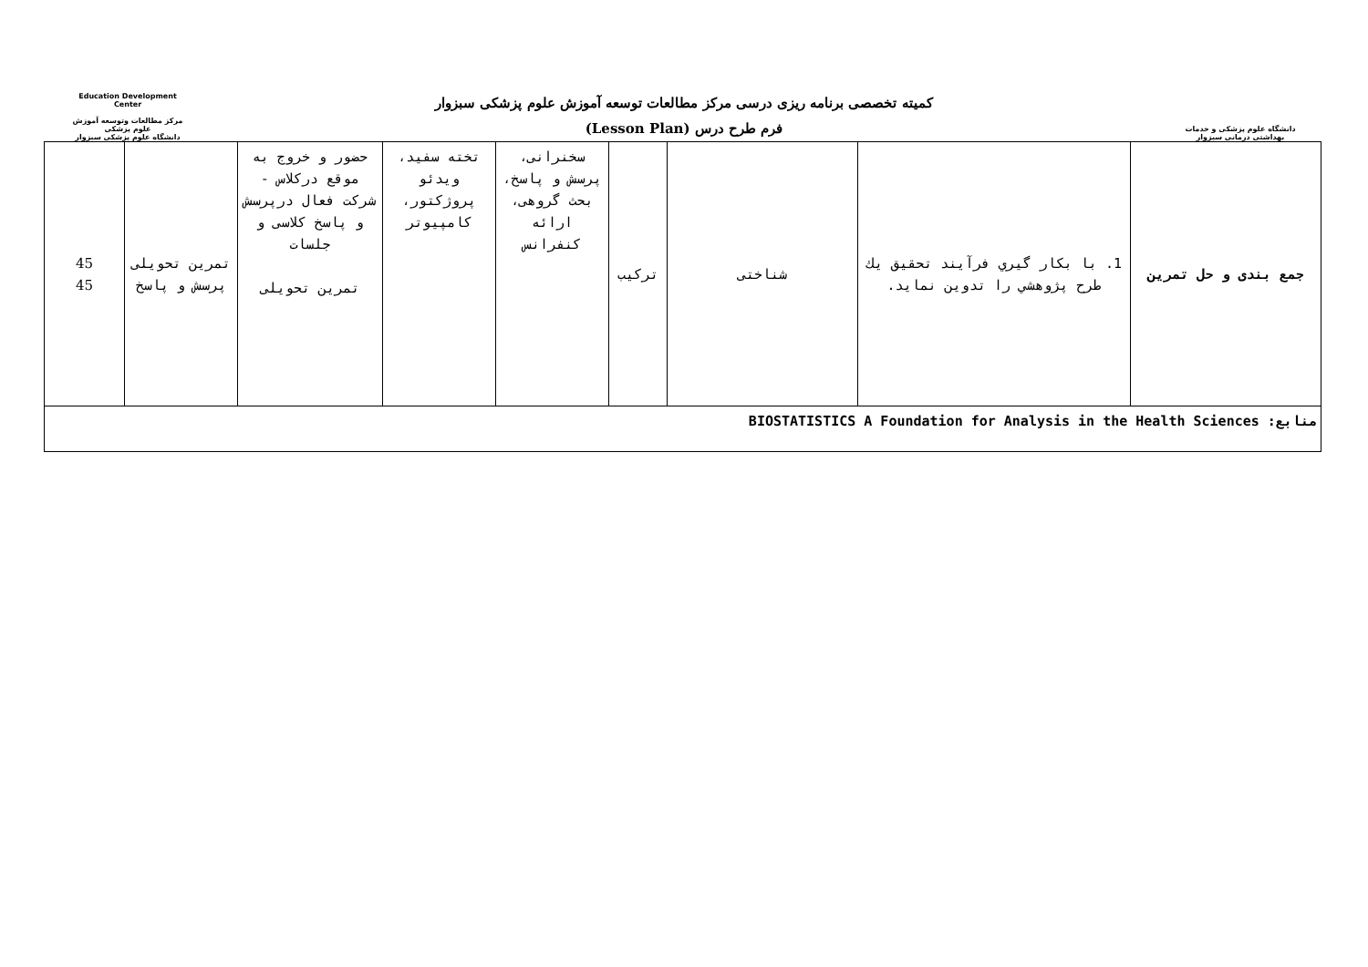Education Development Center
مرکز مطالعات وتوسعه آموزش علوم پزشکی
دانشگاه علوم پزشکی سبزوار
کمیته تخصصی برنامه ریزی درسی مرکز مطالعات توسعه آموزش علوم پزشکی سبزوار
فرم طرح درس (Lesson Plan)
دانشگاه علوم پزشکی و خدمات بهداشتی درمانی سبزوار
| جمع بندی و حل تمرین | 1. با بکار گیري فرآیند تحقیق يك طرح پژوهشي را تدوين نمايد. | شناختی | ترکیب | سخنرانی، پرسش و پاسخ، بحث گروهی، ارائه کنفرانس | تخته سفید، ویدئو پروژکتور، کامپیوتر | حضور و خروج به موقع درکلاس - شرکت فعال درپرسش و پاسخ کلاسی و جلسات تمرین تحویلی | تمرین تحویلی پرسش و پاسخ | 45 45 |
| منابع: BIOSTATISTICS A Foundation for Analysis in the Health Sciences | | | | | | | | |